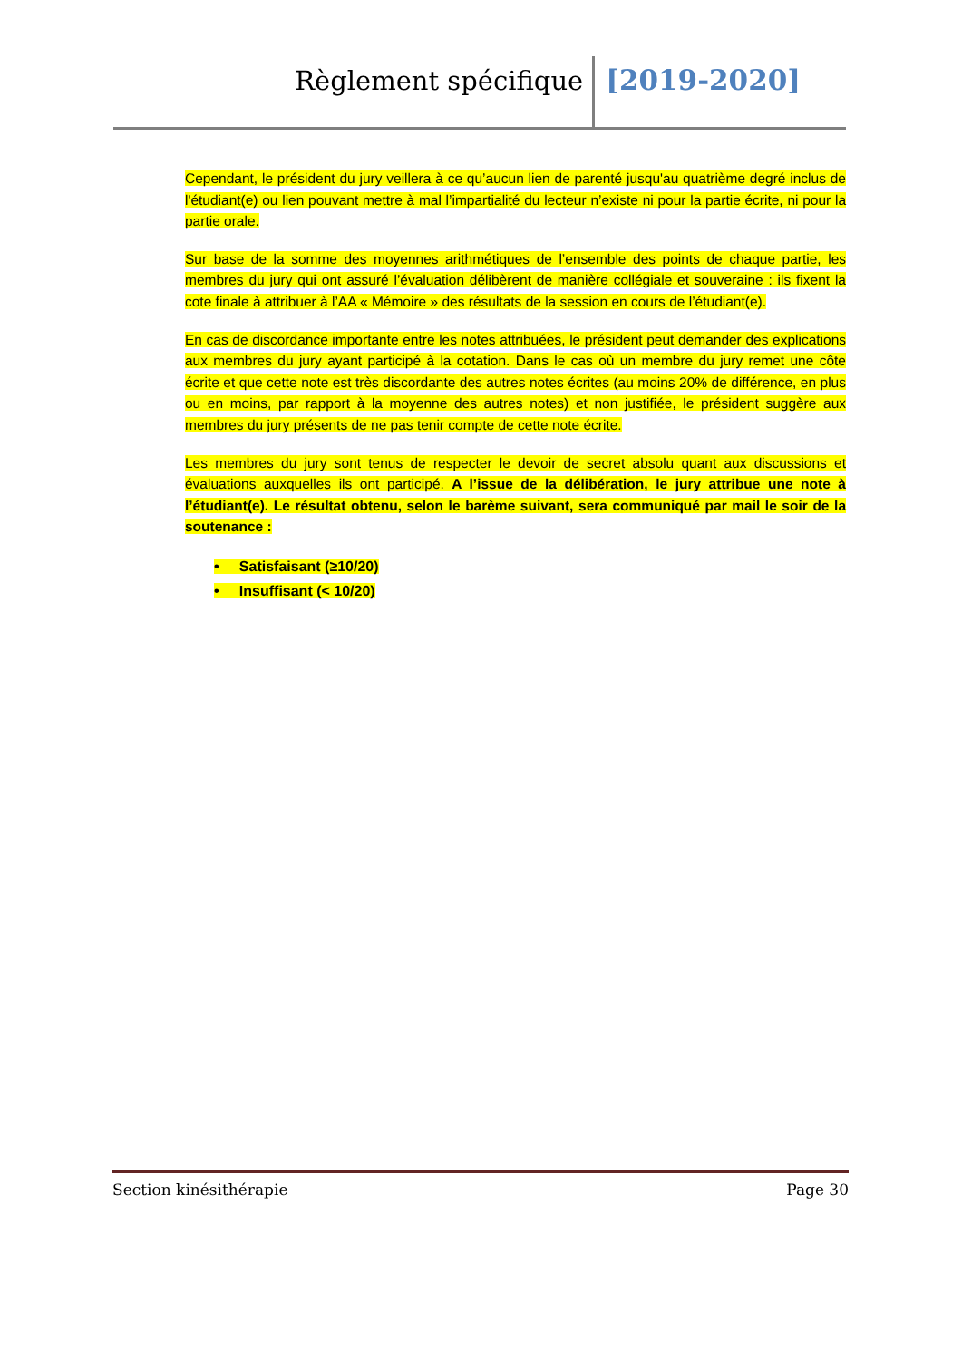Règlement spécifique [2019-2020]
Cependant, le président du jury veillera à ce qu’aucun lien de parenté jusqu'au quatrième degré inclus de l'étudiant(e) ou lien pouvant mettre à mal l’impartialité du lecteur n’existe ni pour la partie écrite, ni pour la partie orale.
Sur base de la somme des moyennes arithmétiques de l’ensemble des points de chaque partie, les membres du jury qui ont assuré l’évaluation délibèrent de manière collégiale et souveraine : ils fixent la cote finale à attribuer à l’AA « Mémoire » des résultats de la session en cours de l’étudiant(e).
En cas de discordance importante entre les notes attribuées, le président peut demander des explications aux membres du jury ayant participé à la cotation. Dans le cas où un membre du jury remet une côte écrite et que cette note est très discordante des autres notes écrites (au moins 20% de différence, en plus ou en moins, par rapport à la moyenne des autres notes) et non justifiée, le président suggère aux membres du jury présents de ne pas tenir compte de cette note écrite.
Les membres du jury sont tenus de respecter le devoir de secret absolu quant aux discussions et évaluations auxquelles ils ont participé. A l’issue de la délibération, le jury attribue une note à l’étudiant(e). Le résultat obtenu, selon le barème suivant, sera communiqué par mail le soir de la soutenance :
• Satisfaisant (≥10/20)
• Insuffisant (< 10/20)
Section kinésithérapie Page 30